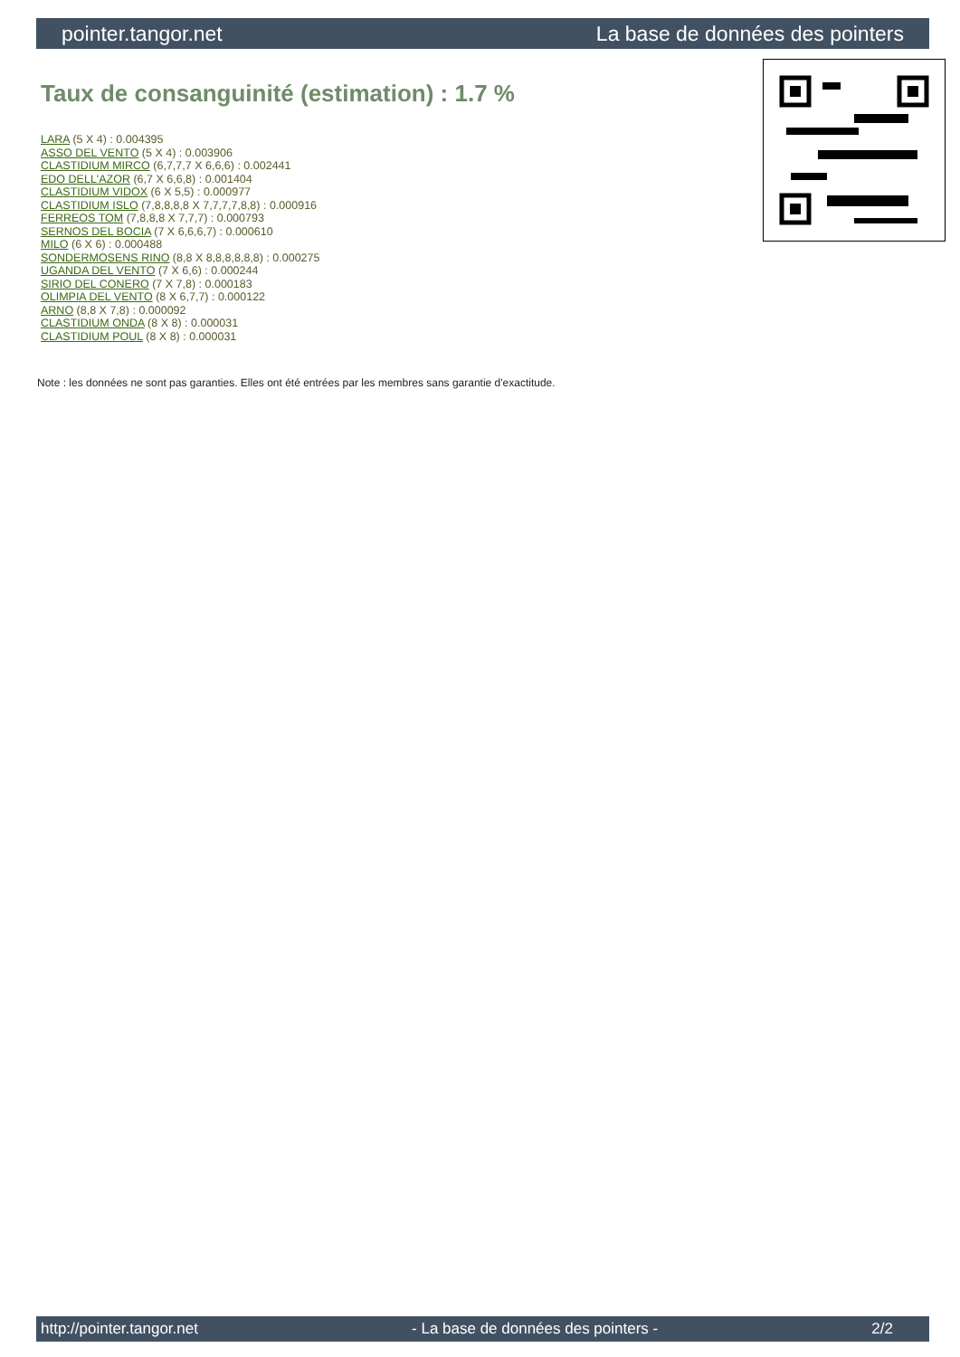pointer.tangor.net La base de données des pointers
Taux de consanguinité (estimation) : 1.7 %
LARA (5 X 4) : 0.004395
ASSO DEL VENTO (5 X 4) : 0.003906
CLASTIDIUM MIRCO (6,7,7,7 X 6,6,6) : 0.002441
EDO DELL'AZOR (6,7 X 6,6,8) : 0.001404
CLASTIDIUM VIDOX (6 X 5,5) : 0.000977
CLASTIDIUM ISLO (7,8,8,8,8 X 7,7,7,7,8,8) : 0.000916
FERREOS TOM (7,8,8,8 X 7,7,7) : 0.000793
SERNOS DEL BOCIA (7 X 6,6,6,7) : 0.000610
MILO (6 X 6) : 0.000488
SONDERMOSENS RINO (8,8 X 8,8,8,8,8,8) : 0.000275
UGANDA DEL VENTO (7 X 6,6) : 0.000244
SIRIO DEL CONERO (7 X 7,8) : 0.000183
OLIMPIA DEL VENTO (8 X 6,7,7) : 0.000122
ARNO (8,8 X 7,8) : 0.000092
CLASTIDIUM ONDA (8 X 8) : 0.000031
CLASTIDIUM POUL (8 X 8) : 0.000031
Note : les données ne sont pas garanties. Elles ont été entrées par les membres sans garantie d'exactitude.
http://pointer.tangor.net - La base de données des pointers - 2/2